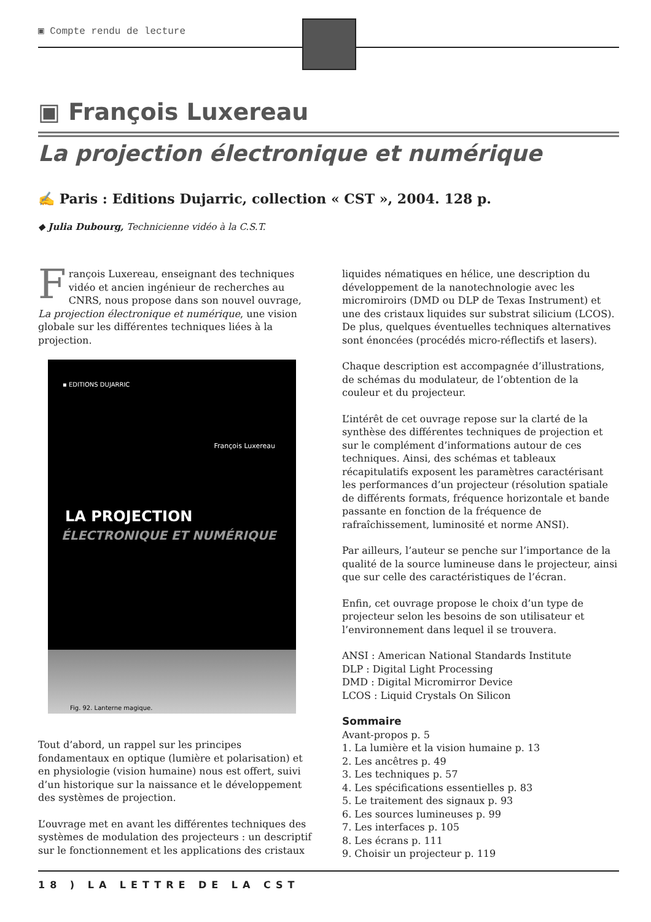▣ Compte rendu de lecture
▣ François Luxereau
La projection électronique et numérique
✍ Paris : Editions Dujarric, collection « CST », 2004. 128 p.
◆ Julia Dubourg, Technicienne vidéo à la C.S.T.
François Luxereau, enseignant des techniques vidéo et ancien ingénieur de recherches au CNRS, nous propose dans son nouvel ouvrage, La projection électronique et numérique, une vision globale sur les différentes techniques liées à la projection.
▪ EDITIONS DUJARRIC
François Luxereau
LA PROJECTION
ÉLECTRONIQUE ET NUMÉRIQUE
Fig. 92. Lanterne magique.
Tout d’abord, un rappel sur les principes fondamentaux en optique (lumière et polarisation) et en physiologie (vision humaine) nous est offert, suivi d’un historique sur la naissance et le développement des systèmes de projection.
L’ouvrage met en avant les différentes techniques des systèmes de modulation des projecteurs : un descriptif sur le fonctionnement et les applications des cristaux
liquides nématiques en hélice, une description du développement de la nanotechnologie avec les micromiroirs (DMD ou DLP de Texas Instrument) et une des cristaux liquides sur substrat silicium (LCOS). De plus, quelques éventuelles techniques alternatives sont énoncées (procédés micro-réflectifs et lasers).
Chaque description est accompagnée d’illustrations, de schémas du modulateur, de l’obtention de la couleur et du projecteur.
L’intérêt de cet ouvrage repose sur la clarté de la synthèse des différentes techniques de projection et sur le complément d’informations autour de ces techniques. Ainsi, des schémas et tableaux récapitulatifs exposent les paramètres caractérisant les performances d’un projecteur (résolution spatiale de différents formats, fréquence horizontale et bande passante en fonction de la fréquence de rafraîchissement, luminosité et norme ANSI).
Par ailleurs, l’auteur se penche sur l’importance de la qualité de la source lumineuse dans le projecteur, ainsi que sur celle des caractéristiques de l’écran.
Enfin, cet ouvrage propose le choix d’un type de projecteur selon les besoins de son utilisateur et l’environnement dans lequel il se trouvera.
ANSI : American National Standards Institute
DLP : Digital Light Processing
DMD : Digital Micromirror Device
LCOS : Liquid Crystals On Silicon
Sommaire
Avant-propos p. 5
1. La lumière et la vision humaine p. 13
2. Les ancêtres p. 49
3. Les techniques p. 57
4. Les spécifications essentielles p. 83
5. Le traitement des signaux p. 93
6. Les sources lumineuses p. 99
7. Les interfaces p. 105
8. Les écrans p. 111
9. Choisir un projecteur p. 119
18 ) LA LETTRE DE LA CST